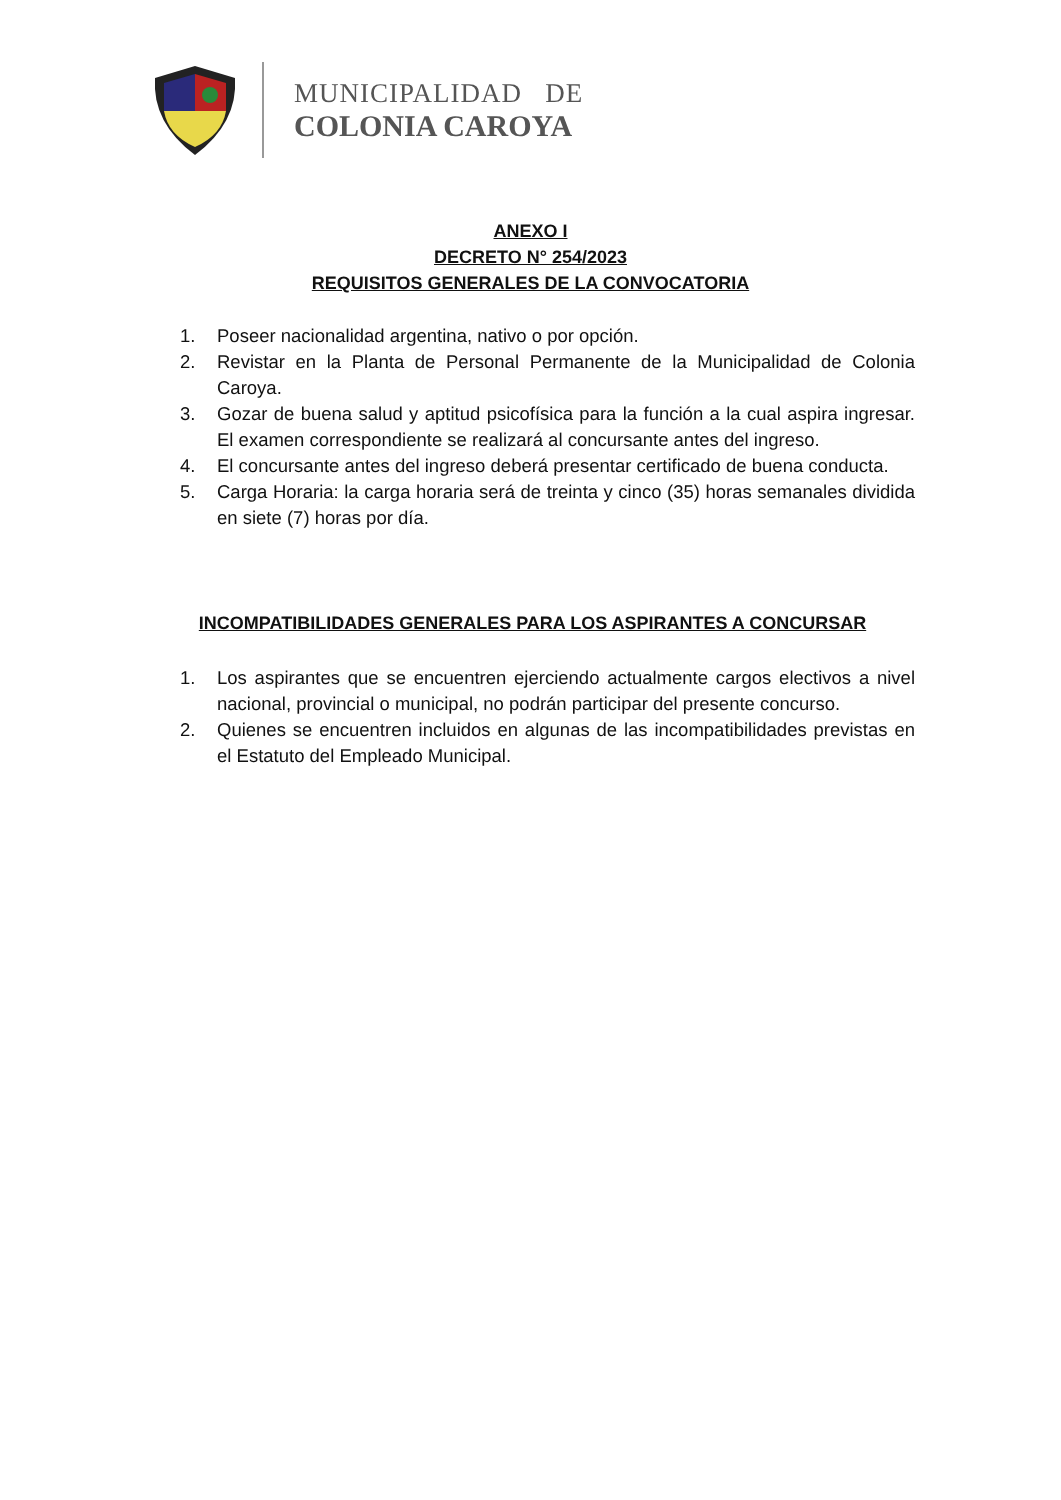MUNICIPALIDAD DE
COLONIA CAROYA
ANEXO I
DECRETO N° 254/2023
REQUISITOS GENERALES DE LA CONVOCATORIA
1. Poseer nacionalidad argentina, nativo o por opción.
2. Revistar en la Planta de Personal Permanente de la Municipalidad de Colonia Caroya.
3. Gozar de buena salud y aptitud psicofísica para la función a la cual aspira ingresar. El examen correspondiente se realizará al concursante antes del ingreso.
4. El concursante antes del ingreso deberá presentar certificado de buena conducta.
5. Carga Horaria: la carga horaria será de treinta y cinco (35) horas semanales dividida en siete (7) horas por día.
INCOMPATIBILIDADES GENERALES PARA LOS ASPIRANTES A CONCURSAR
1. Los aspirantes que se encuentren ejerciendo actualmente cargos electivos a nivel nacional, provincial o municipal, no podrán participar del presente concurso.
2. Quienes se encuentren incluidos en algunas de las incompatibilidades previstas en el Estatuto del Empleado Municipal.